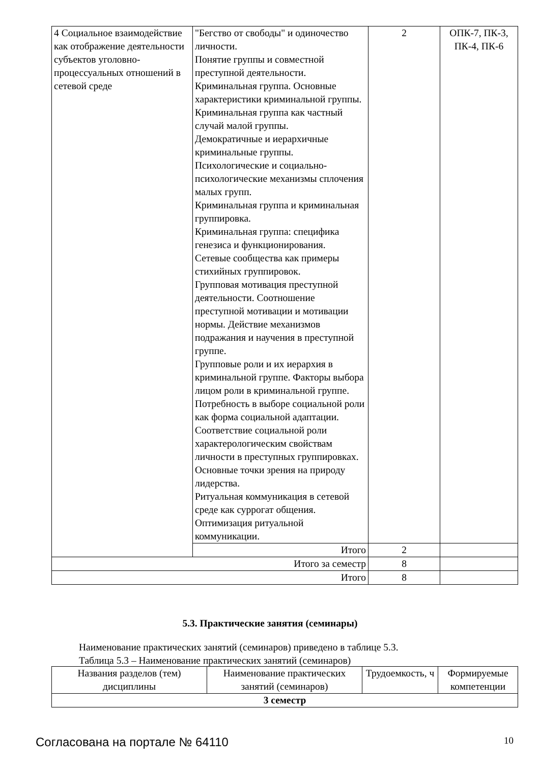| 4 Социальное взаимодействие как отображение деятельности субъектов уголовно-процессуальных отношений в сетевой среде | "Бегство от свободы" и одиночество личности. Понятие группы и совместной преступной деятельности. Криминальная группа. Основные характеристики криминальной группы. Криминальная группа как частный случай малой группы. Демократичные и иерархичные криминальные группы. Психологические и социально-психологические механизмы сплочения малых групп. Криминальная группа и криминальная группировка. Криминальная группа: специфика генезиса и функционирования. Сетевые сообщества как примеры стихийных группировок. Групповая мотивация преступной деятельности. Соотношение преступной мотивации и мотивации нормы. Действие механизмов подражания и научения в преступной группе. Групповые роли и их иерархия в криминальной группе. Факторы выбора лицом роли в криминальной группе. Потребность в выборе социальной роли как форма социальной адаптации. Соответствие социальной роли характерологическим свойствам личности в преступных группировках. Основные точки зрения на природу лидерства. Ритуальная коммуникация в сетевой среде как суррогат общения. Оптимизация ритуальной коммуникации. | 2 | ОПК-7, ПК-3, ПК-4, ПК-6 |
| | Итого | 2 | |
| Итого за семестр | | 8 | |
| Итого | | 8 | |
5.3. Практические занятия (семинары)
Наименование практических занятий (семинаров) приведено в таблице 5.3.
Таблица 5.3 – Наименование практических занятий (семинаров)
| Названия разделов (тем) дисциплины | Наименование практических занятий (семинаров) | Трудоемкость, ч | Формируемые компетенции |
| --- | --- | --- | --- |
| 3 семестр | | | |
Согласована на портале № 64110 10